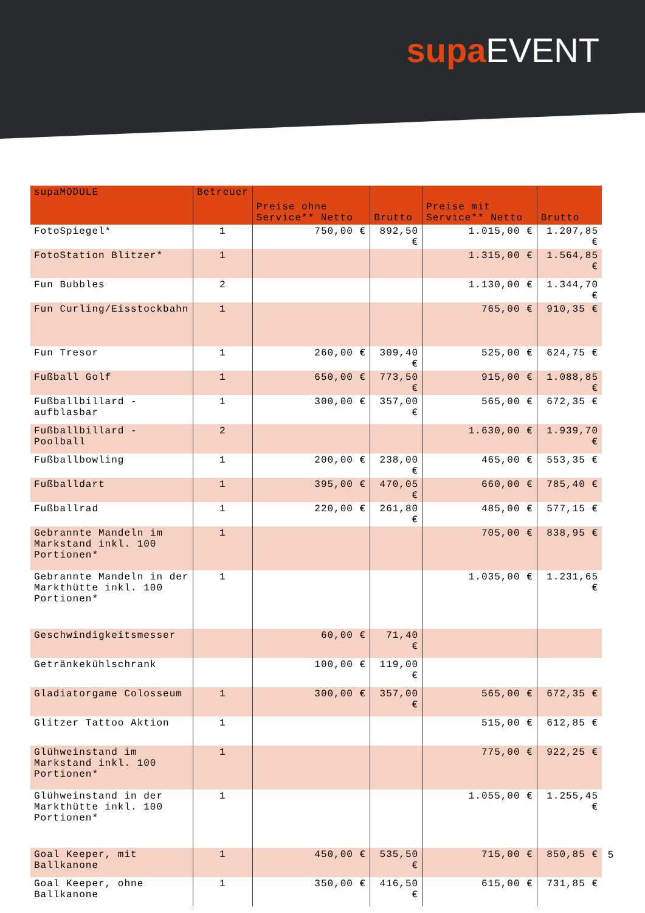supa EVENT
| supaMODULE | Betreuer | Preise ohne Service** Netto | Brutto | Preise mit Service** Netto | Brutto |
| --- | --- | --- | --- | --- | --- |
| FotoSpiegel* | 1 | 750,00 € | 892,50 € | 1.015,00 € | 1.207,85 € |
| FotoStation Blitzer* | 1 | | | 1.315,00 € | 1.564,85 € |
| Fun Bubbles | 2 | | | 1.130,00 € | 1.344,70 € |
| Fun Curling/Eisstockbahn | 1 | | | 765,00 € | 910,35 € |
| Fun Tresor | 1 | 260,00 € | 309,40 € | 525,00 € | 624,75 € |
| Fußball Golf | 1 | 650,00 € | 773,50 € | 915,00 € | 1.088,85 € |
| Fußballbillard - aufblasbar | 1 | 300,00 € | 357,00 € | 565,00 € | 672,35 € |
| Fußballbillard - Poolball | 2 | | | 1.630,00 € | 1.939,70 € |
| Fußballbowling | 1 | 200,00 € | 238,00 € | 465,00 € | 553,35 € |
| Fußballdart | 1 | 395,00 € | 470,05 € | 660,00 € | 785,40 € |
| Fußballrad | 1 | 220,00 € | 261,80 € | 485,00 € | 577,15 € |
| Gebrannte Mandeln im Markstand inkl. 100 Portionen* | 1 | | | 705,00 € | 838,95 € |
| Gebrannte Mandeln in der Markthütte inkl. 100 Portionen* | 1 | | | 1.035,00 € | 1.231,65 € |
| Geschwindigkeitsmesser | | 60,00 € | 71,40 € | | |
| Getränkekühlschrank | | 100,00 € | 119,00 € | | |
| Gladiatorgame Colosseum | 1 | 300,00 € | 357,00 € | 565,00 € | 672,35 € |
| Glitzer Tattoo Aktion | 1 | | | 515,00 € | 612,85 € |
| Glühweinstand im Markstand inkl. 100 Portionen* | 1 | | | 775,00 € | 922,25 € |
| Glühweinstand in der Markthütte inkl. 100 Portionen* | 1 | | | 1.055,00 € | 1.255,45 € |
| Goal Keeper, mit Ballkanone | 1 | 450,00 € | 535,50 € | 715,00 € | 850,85 € |
| Goal Keeper, ohne Ballkanone | 1 | 350,00 € | 416,50 € | 615,00 € | 731,85 € |
5